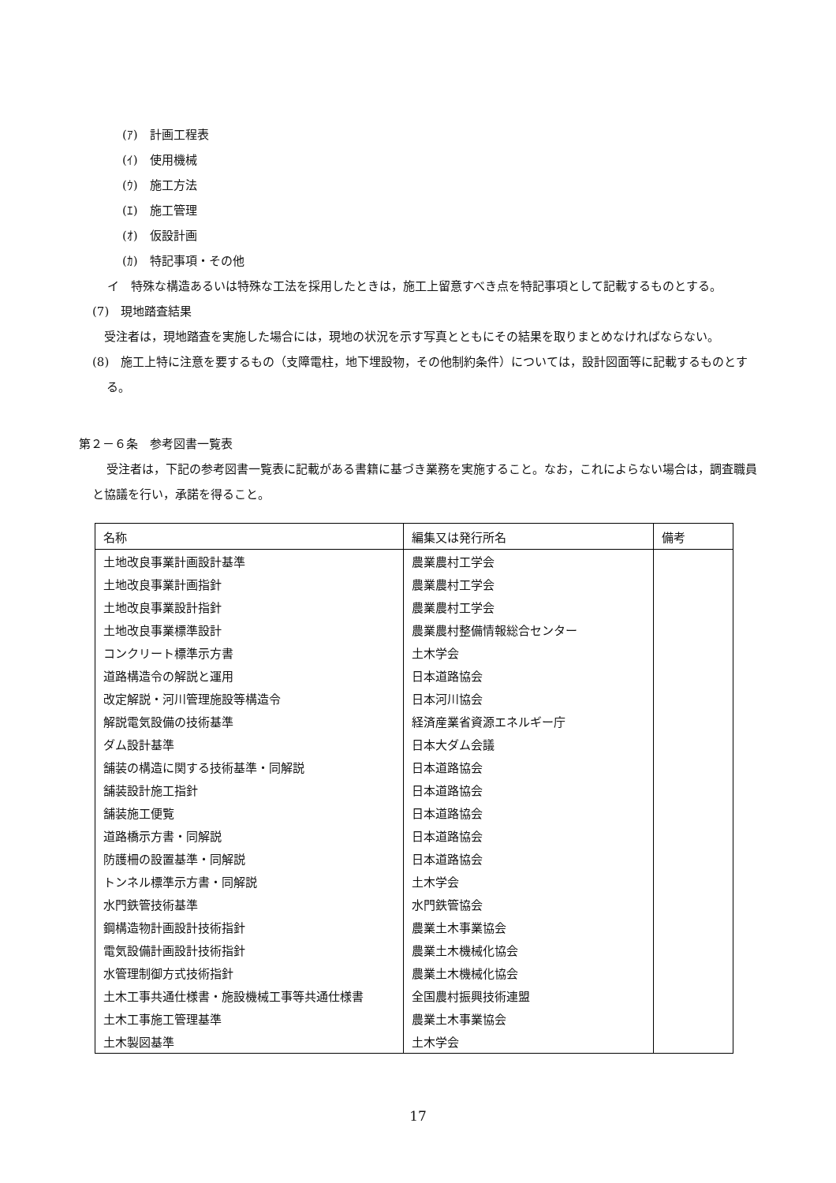(ｱ)　計画工程表
(ｲ)　使用機械
(ｳ)　施工方法
(ｴ)　施工管理
(ｵ)　仮設計画
(ｶ)　特記事項・その他
イ　特殊な構造あるいは特殊な工法を採用したときは，施工上留意すべき点を特記事項として記載するものとする。
(7)　現地踏査結果
　受注者は，現地踏査を実施した場合には，現地の状況を示す写真とともにその結果を取りまとめなければならない。
(8)　施工上特に注意を要するもの（支障電柱，地下埋設物，その他制約条件）については，設計図面等に記載するものとする。
第２－６条　参考図書一覧表
受注者は，下記の参考図書一覧表に記載がある書籍に基づき業務を実施すること。なお，これによらない場合は，調査職員と協議を行い，承諾を得ること。
| 名称 | 編集又は発行所名 | 備考 |
| --- | --- | --- |
| 土地改良事業計画設計基準 | 農業農村工学会 | |
| 土地改良事業計画指針 | 農業農村工学会 | |
| 土地改良事業設計指針 | 農業農村工学会 | |
| 土地改良事業標準設計 | 農業農村整備情報総合センター | |
| コンクリート標準示方書 | 土木学会 | |
| 道路構造令の解説と運用 | 日本道路協会 | |
| 改定解説・河川管理施設等構造令 | 日本河川協会 | |
| 解説電気設備の技術基準 | 経済産業省資源エネルギー庁 | |
| ダム設計基準 | 日本大ダム会議 | |
| 舗装の構造に関する技術基準・同解説 | 日本道路協会 | |
| 舗装設計施工指針 | 日本道路協会 | |
| 舗装施工便覧 | 日本道路協会 | |
| 道路橋示方書・同解説 | 日本道路協会 | |
| 防護柵の設置基準・同解説 | 日本道路協会 | |
| トンネル標準示方書・同解説 | 土木学会 | |
| 水門鉄管技術基準 | 水門鉄管協会 | |
| 鋼構造物計画設計技術指針 | 農業土木事業協会 | |
| 電気設備計画設計技術指針 | 農業土木機械化協会 | |
| 水管理制御方式技術指針 | 農業土木機械化協会 | |
| 土木工事共通仕様書・施設機械工事等共通仕様書 | 全国農村振興技術連盟 | |
| 土木工事施工管理基準 | 農業土木事業協会 | |
| 土木製図基準 | 土木学会 | |
17